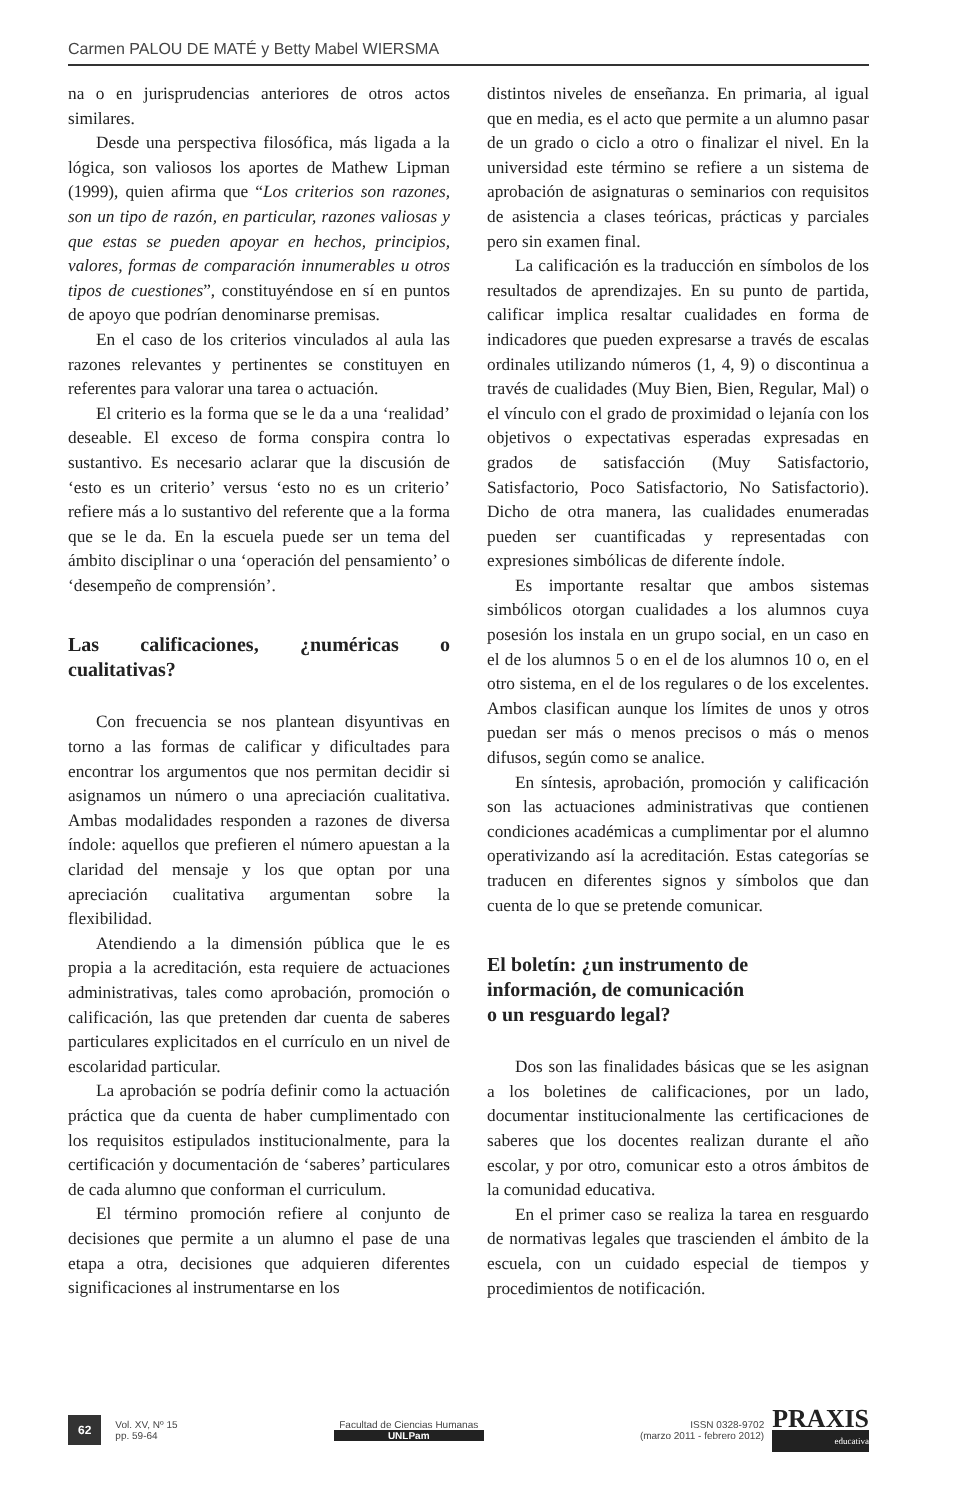Carmen PALOU DE MATÉ y Betty Mabel WIERSMA
na o en jurisprudencias anteriores de otros actos similares.
Desde una perspectiva filosófica, más ligada a la lógica, son valiosos los aportes de Mathew Lipman (1999), quien afirma que “Los criterios son razones, son un tipo de razón, en particular, razones valiosas y que estas se pueden apoyar en hechos, principios, valores, formas de comparación innumerables u otros tipos de cuestiones”, constituyéndose en sí en puntos de apoyo que podrían denominarse premisas.
En el caso de los criterios vinculados al aula las razones relevantes y pertinentes se constituyen en referentes para valorar una tarea o actuación.
El criterio es la forma que se le da a una ‘realidad’ deseable. El exceso de forma conspira contra lo sustantivo. Es necesario aclarar que la discusión de ‘esto es un criterio’ versus ‘esto no es un criterio’ refiere más a lo sustantivo del referente que a la forma que se le da. En la escuela puede ser un tema del ámbito disciplinar o una ‘operación del pensamiento’ o ‘desempeño de comprensión’.
Las calificaciones, ¿numéricas o cualitativas?
Con frecuencia se nos plantean disyuntivas en torno a las formas de calificar y dificultades para encontrar los argumentos que nos permitan decidir si asignamos un número o una apreciación cualitativa. Ambas modalidades responden a razones de diversa índole: aquellos que prefieren el número apuestan a la claridad del mensaje y los que optan por una apreciación cualitativa argumentan sobre la flexibilidad.
Atendiendo a la dimensión pública que le es propia a la acreditación, esta requiere de actuaciones administrativas, tales como aprobación, promoción o calificación, las que pretenden dar cuenta de saberes particulares explicitados en el currículo en un nivel de escolaridad particular.
La aprobación se podría definir como la actuación práctica que da cuenta de haber cumplimentado con los requisitos estipulados institucionalmente, para la certificación y documentación de ‘saberes’ particulares de cada alumno que conforman el curriculum.
El término promoción refiere al conjunto de decisiones que permite a un alumno el pase de una etapa a otra, decisiones que adquieren diferentes significaciones al instrumentarse en los
distintos niveles de enseñanza. En primaria, al igual que en media, es el acto que permite a un alumno pasar de un grado o ciclo a otro o finalizar el nivel. En la universidad este término se refiere a un sistema de aprobación de asignaturas o seminarios con requisitos de asistencia a clases teóricas, prácticas y parciales pero sin examen final.
La calificación es la traducción en símbolos de los resultados de aprendizajes. En su punto de partida, calificar implica resaltar cualidades en forma de indicadores que pueden expresarse a través de escalas ordinales utilizando números (1, 4, 9) o discontinua a través de cualidades (Muy Bien, Bien, Regular, Mal) o el vínculo con el grado de proximidad o lejanía con los objetivos o expectativas esperadas expresadas en grados de satisfacción (Muy Satisfactorio, Satisfactorio, Poco Satisfactorio, No Satisfactorio). Dicho de otra manera, las cualidades enumeradas pueden ser cuantificadas y representadas con expresiones simbólicas de diferente índole.
Es importante resaltar que ambos sistemas simbólicos otorgan cualidades a los alumnos cuya posesión los instala en un grupo social, en un caso en el de los alumnos 5 o en el de los alumnos 10 o, en el otro sistema, en el de los regulares o de los excelentes. Ambos clasifican aunque los límites de unos y otros puedan ser más o menos precisos o más o menos difusos, según como se analice.
En síntesis, aprobación, promoción y calificación son las actuaciones administrativas que contienen condiciones académicas a cumplimentar por el alumno operativizando así la acreditación. Estas categorías se traducen en diferentes signos y símbolos que dan cuenta de lo que se pretende comunicar.
El boletín: ¿un instrumento de
información, de comunicación
o un resguardo legal?
Dos son las finalidades básicas que se les asignan a los boletines de calificaciones, por un lado, documentar institucionalmente las certificaciones de saberes que los docentes realizan durante el año escolar, y por otro, comunicar esto a otros ámbitos de la comunidad educativa.
En el primer caso se realiza la tarea en resguardo de normativas legales que trascienden el ámbito de la escuela, con un cuidado especial de tiempos y procedimientos de notificación.
62
Vol. XV, Nº 15
pp. 59-64
Facultad de Ciencias Humanas
UNLPam
ISSN 0328-9702
(marzo 2011 - febrero 2012)
PRAXIS
educativa